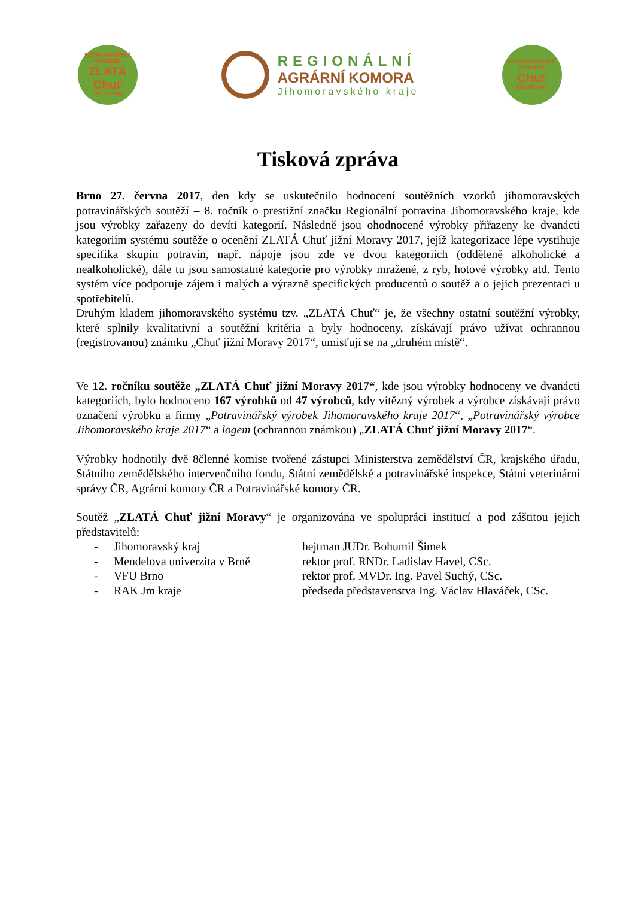POTRAVINÁŘSKÝ VÝROBEK
ZLATÁ
Chuť
jižní Moravy
REGIONÁLNÍ
AGRÁRNÍ KOMORA
Jihomoravského kraje
POTRAVINÁŘSKÝ VÝROBEK
Chuť
jižní Moravy
Tisková zpráva
Brno 27. června 2017, den kdy se uskutečnilo hodnocení soutěžních vzorků jihomoravských potravinářských soutěží – 8. ročník o prestižní značku Regionální potravina Jihomoravského kraje, kde jsou výrobky zařazeny do devíti kategorií. Následně jsou ohodnocené výrobky přiřazeny ke dvanácti kategoriím systému soutěže o ocenění ZLATÁ Chuť jižní Moravy 2017, jejíž kategorizace lépe vystihuje specifika skupin potravin, např. nápoje jsou zde ve dvou kategoriích (odděleně alkoholické a nealkoholické), dále tu jsou samostatné kategorie pro výrobky mražené, z ryb, hotové výrobky atd. Tento systém více podporuje zájem i malých a výrazně specifických producentů o soutěž a o jejich prezentaci u spotřebitelů.
Druhým kladem jihomoravského systému tzv. „ZLATÁ Chuť“ je, že všechny ostatní soutěžní výrobky, které splnily kvalitativní a soutěžní kritéria a byly hodnoceny, získávají právo užívat ochrannou (registrovanou) známku „Chuť jižní Moravy 2017“, umisťují se na „druhém místě“.
Ve 12. ročníku soutěže „ZLATÁ Chuť jižní Moravy 2017“, kde jsou výrobky hodnoceny ve dvanácti kategoriích, bylo hodnoceno 167 výrobků od 47 výrobců, kdy vítězný výrobek a výrobce získávají právo označení výrobku a firmy „Potravinářský výrobek Jihomoravského kraje 2017“, „Potravinářský výrobce Jihomoravského kraje 2017“ a logem (ochrannou známkou) „ZLATÁ Chuť jižní Moravy 2017“.
Výrobky hodnotily dvě 8členné komise tvořené zástupci Ministerstva zemědělství ČR, krajského úřadu, Státního zemědělského intervenčního fondu, Státní zemědělské a potravinářské inspekce, Státní veterinární správy ČR, Agrární komory ČR a Potravinářské komory ČR.
Soutěž „ZLATÁ Chuť jižní Moravy“ je organizována ve spolupráci institucí a pod záštitou jejich představitelů:
- Jihomoravský kraj hejtman JUDr. Bohumil Šimek
- Mendelova univerzita v Brně rektor prof. RNDr. Ladislav Havel, CSc.
- VFU Brno rektor prof. MVDr. Ing. Pavel Suchý, CSc.
- RAK Jm kraje předseda představenstva Ing. Václav Hlaváček, CSc.